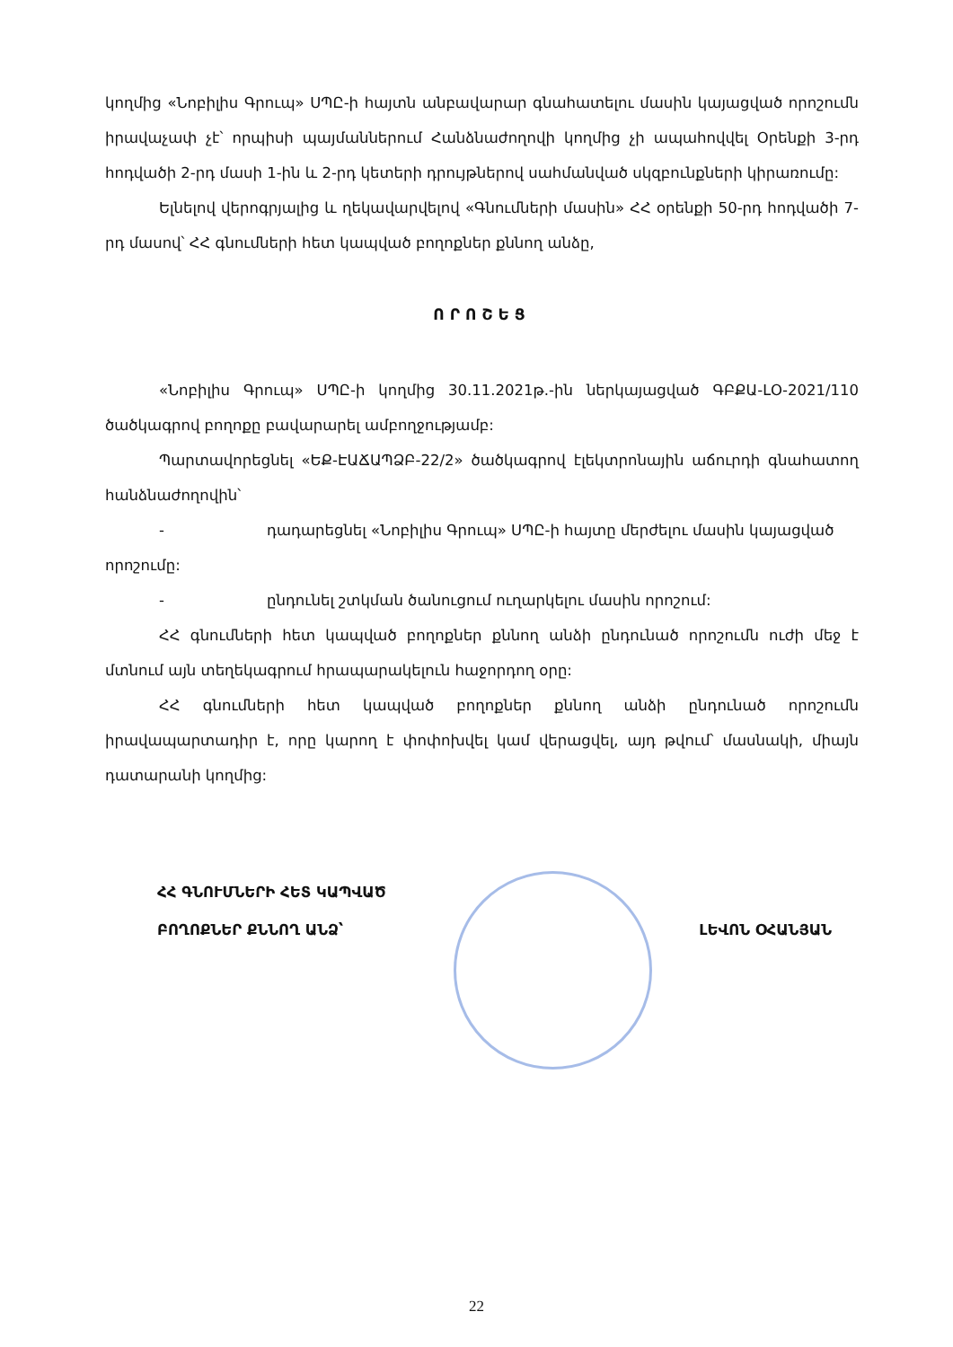կողմից «Նոբիլիս Գրուպ» ՍՊԸ-ի հայտն անբավարար գնահատելու մասին կայացված որոշումն իրավաչափ չէ՝ որպիսի պայմաններում Հանձնաժողովի կողմից չի ապահովվել Օրենքի 3-րդ հոդվածի 2-րդ մասի 1-ին և 2-րդ կետերի դրույթներով սահմանված սկզբունքների կիրառումը:
Ելնելով վերոգրյալից և ղեկավարվելով «Գնումների մասին» ՀՀ օրենքի 50-րդ հոդվածի 7-րդ մասով՝ ՀՀ գնումների հետ կապված բողոքներ քննող անձը,
ՈՐՈՇԵՑ
«Նոբիլիս Գրուպ» ՍՊԸ-ի կողմից 30.11.2021թ.-ին ներկայացված ԳԲՔԱ-ԼՕ-2021/110 ծածկագրով բողոքը բավարարել ամբողջությամբ:
Պարտավորեցնել «ԵՔ-ԷԱՃԱՊՁԲ-22/2» ծածկագրով էլեկտրոնային աճուրդի գնահատող հանձնաժողովին՝
- դադարեցնել «Նոբիլիս Գրուպ» ՍՊԸ-ի հայտը մերժելու մասին կայացված
որոշումը:
- ընդունել շտկման ծանուցում ուղարկելու մասին որոշում:
ՀՀ գնումների հետ կապված բողոքներ քննող անձի ընդունած որոշումն ուժի մեջ է մտնում այն տեղեկագրում հրապարակելուն հաջորդող օրը:
ՀՀ գնումների հետ կապված բողոքներ քննող անձի ընդունած որոշումն իրավապարտադիր է, որը կարող է փոփոխվել կամ վերացվել, այդ թվում՝ մասնակի, միայն դատարանի կողմից:
ՀՀ ԳՆՈՒՄՆԵՐԻ ՀԵՏ ԿԱՊՎԱԾ
ԲՈՂՈՔՆԵՐ ՔՆՆՈՂ ԱՆՁ՝
ԼԵՎՈՆ ՕՀԱՆՅԱՆ
22